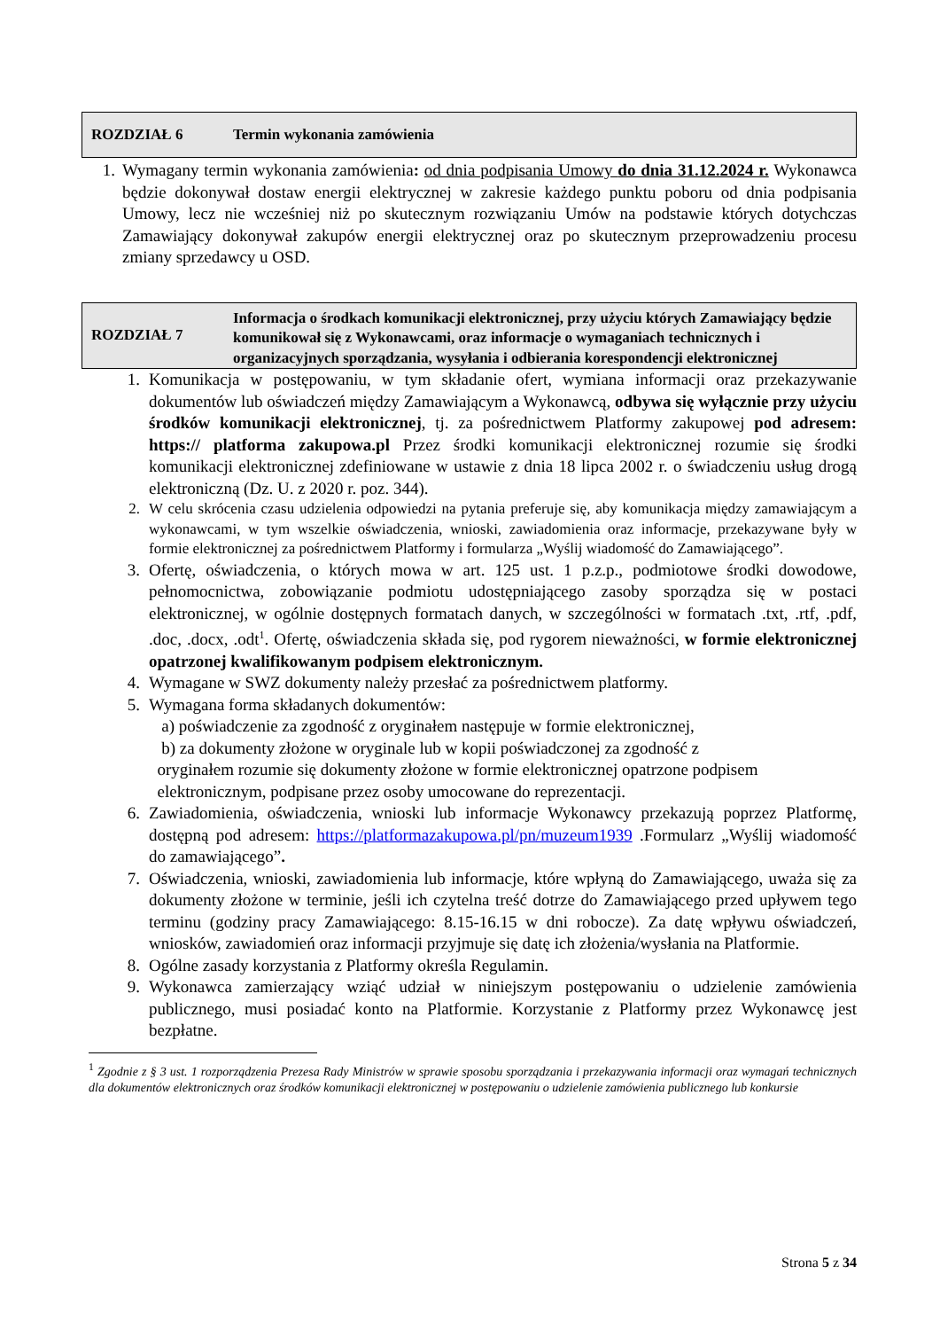ROZDZIAŁ 6 Termin wykonania zamówienia
1. Wymagany termin wykonania zamówienia: od dnia podpisania Umowy do dnia 31.12.2024 r. Wykonawca będzie dokonywał dostaw energii elektrycznej w zakresie każdego punktu poboru od dnia podpisania Umowy, lecz nie wcześniej niż po skutecznym rozwiązaniu Umów na podstawie których dotychczas Zamawiający dokonywał zakupów energii elektrycznej oraz po skutecznym przeprowadzeniu procesu zmiany sprzedawcy u OSD.
ROZDZIAŁ 7
Informacja o środkach komunikacji elektronicznej, przy użyciu których Zamawiający będzie komunikował się z Wykonawcami, oraz informacje o wymaganiach technicznych i organizacyjnych sporządzania, wysyłania i odbierania korespondencji elektronicznej
1. Komunikacja w postępowaniu, w tym składanie ofert, wymiana informacji oraz przekazywanie dokumentów lub oświadczeń między Zamawiającym a Wykonawcą, odbywa się wyłącznie przy użyciu środków komunikacji elektronicznej, tj. za pośrednictwem Platformy zakupowej pod adresem: https:// platforma zakupowa.pl Przez środki komunikacji elektronicznej rozumie się środki komunikacji elektronicznej zdefiniowane w ustawie z dnia 18 lipca 2002 r. o świadczeniu usług drogą elektroniczną (Dz. U. z 2020 r. poz. 344).
2. W celu skrócenia czasu udzielenia odpowiedzi na pytania preferuje się, aby komunikacja między zamawiającym a wykonawcami, w tym wszelkie oświadczenia, wnioski, zawiadomienia oraz informacje, przekazywane były w formie elektronicznej za pośrednictwem Platformy i formularza „Wyślij wiadomość do Zamawiającego”.
3. Ofertę, oświadczenia, o których mowa w art. 125 ust. 1 p.z.p., podmiotowe środki dowodowe, pełnomocnictwa, zobowiązanie podmiotu udostępniającego zasoby sporządza się w postaci elektronicznej, w ogólnie dostępnych formatach danych, w szczególności w formatach .txt, .rtf, .pdf, .doc, .docx, .odt<sup>1</sup>. Ofertę, oświadczenia składa się, pod rygorem nieważności, w formie elektronicznej opatrzonej kwalifikowanym podpisem elektronicznym.
4. Wymagane w SWZ dokumenty należy przesłać za pośrednictwem platformy.
5. Wymagana forma składanych dokumentów:
a) poświadczenie za zgodność z oryginałem następuje w formie elektronicznej,
b) za dokumenty złożone w oryginale lub w kopii poświadczonej za zgodność z
oryginałem rozumie się dokumenty złożone w formie elektronicznej opatrzone podpisem
elektronicznym, podpisane przez osoby umocowane do reprezentacji.
6. Zawiadomienia, oświadczenia, wnioski lub informacje Wykonawcy przekazują poprzez Platformę, dostępną pod adresem: https://platformazakupowa.pl/pn/muzeum1939 .Formularz „Wyślij wiadomość do zamawiającego”.
7. Oświadczenia, wnioski, zawiadomienia lub informacje, które wpłyną do Zamawiającego, uważa się za dokumenty złożone w terminie, jeśli ich czytelna treść dotrze do Zamawiającego przed upływem tego terminu (godziny pracy Zamawiającego: 8.15-16.15 w dni robocze). Za datę wpływu oświadczeń, wniosków, zawiadomień oraz informacji przyjmuje się datę ich złożenia/wysłania na Platformie.
8. Ogólne zasady korzystania z Platformy określa Regulamin.
9. Wykonawca zamierzający wziąć udział w niniejszym postępowaniu o udzielenie zamówienia publicznego, musi posiadać konto na Platformie. Korzystanie z Platformy przez Wykonawcę jest bezpłatne.
<sup>1</sup> Zgodnie z § 3 ust. 1 rozporządzenia Prezesa Rady Ministrów w sprawie sposobu sporządzania i przekazywania informacji oraz wymagań technicznych dla dokumentów elektronicznych oraz środków komunikacji elektronicznej w postępowaniu o udzielenie zamówienia publicznego lub konkursie
Strona 5 z 34